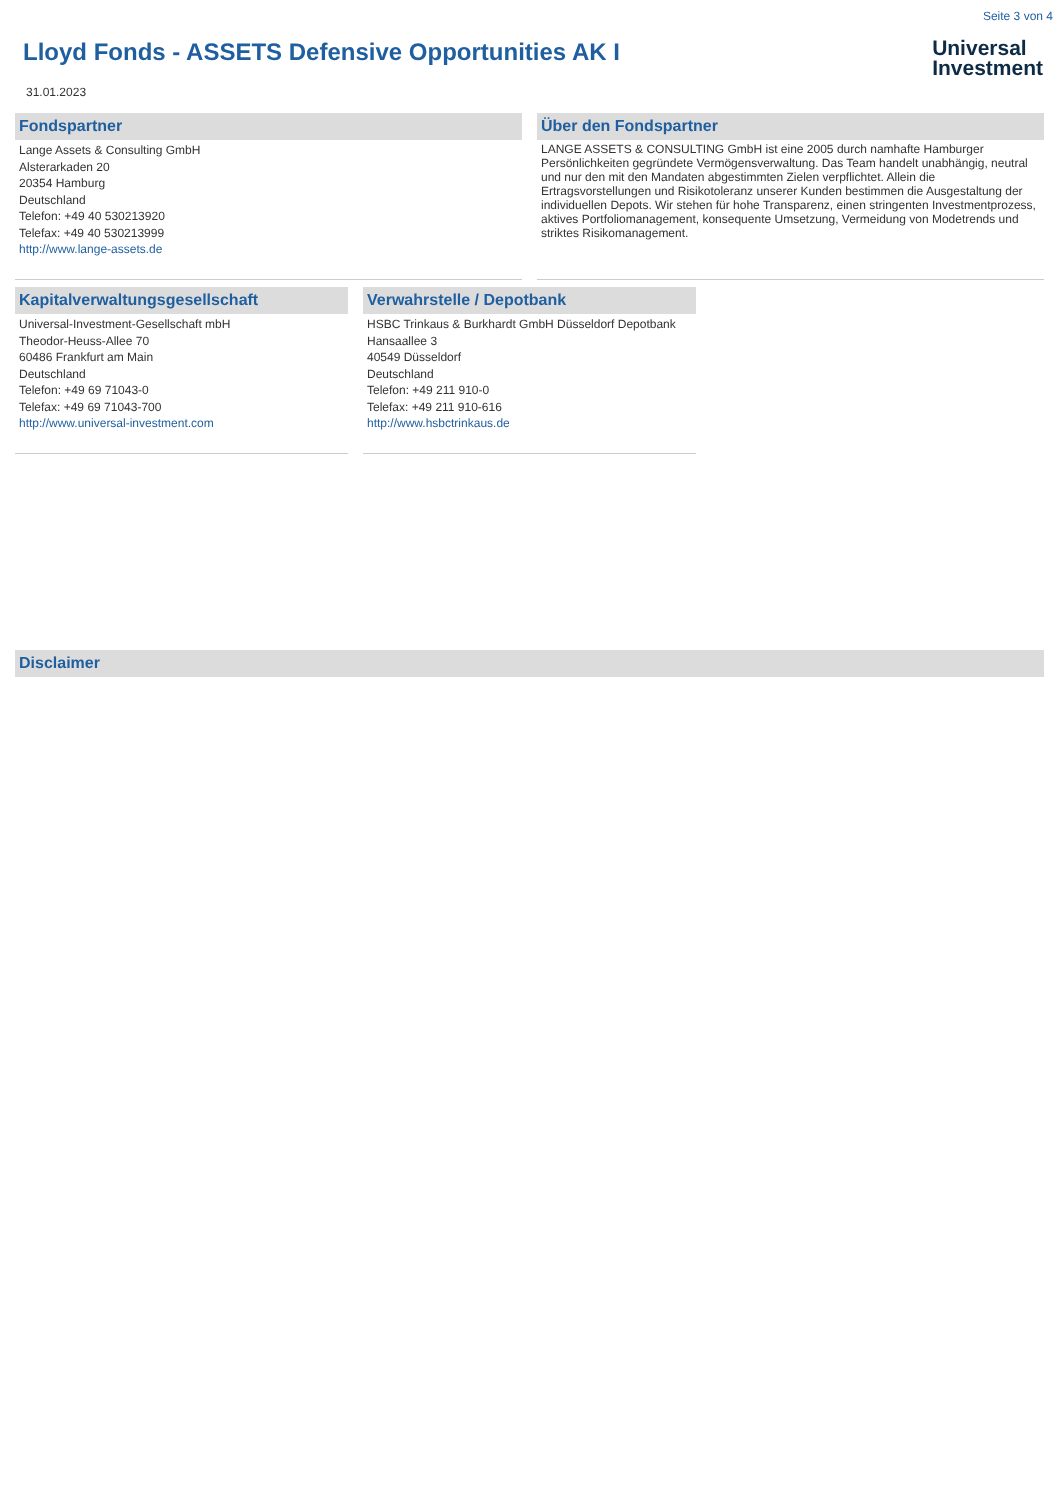Seite 3 von 4
Lloyd Fonds - ASSETS Defensive Opportunities AK I
Universal
Investment
31.01.2023
Fondspartner
Lange Assets & Consulting GmbH
Alsterarkaden 20
20354 Hamburg
Deutschland
Telefon: +49 40 530213920
Telefax: +49 40 530213999
http://www.lange-assets.de
Über den Fondspartner
LANGE ASSETS & CONSULTING GmbH ist eine 2005 durch namhafte Hamburger Persönlichkeiten gegründete Vermögensverwaltung. Das Team handelt unabhängig, neutral und nur den mit den Mandaten abgestimmten Zielen verpflichtet. Allein die Ertragsvorstellungen und Risikotoleranz unserer Kunden bestimmen die Ausgestaltung der individuellen Depots. Wir stehen für hohe Transparenz, einen stringenten Investmentprozess, aktives Portfoliomanagement, konsequente Umsetzung, Vermeidung von Modetrends und striktes Risikomanagement.
Kapitalverwaltungsgesellschaft
Universal-Investment-Gesellschaft mbH
Theodor-Heuss-Allee 70
60486 Frankfurt am Main
Deutschland
Telefon: +49 69 71043-0
Telefax: +49 69 71043-700
http://www.universal-investment.com
Verwahrstelle / Depotbank
HSBC Trinkaus & Burkhardt GmbH Düsseldorf Depotbank
Hansaallee 3
40549 Düsseldorf
Deutschland
Telefon: +49 211 910-0
Telefax: +49 211 910-616
http://www.hsbctrinkaus.de
Disclaimer